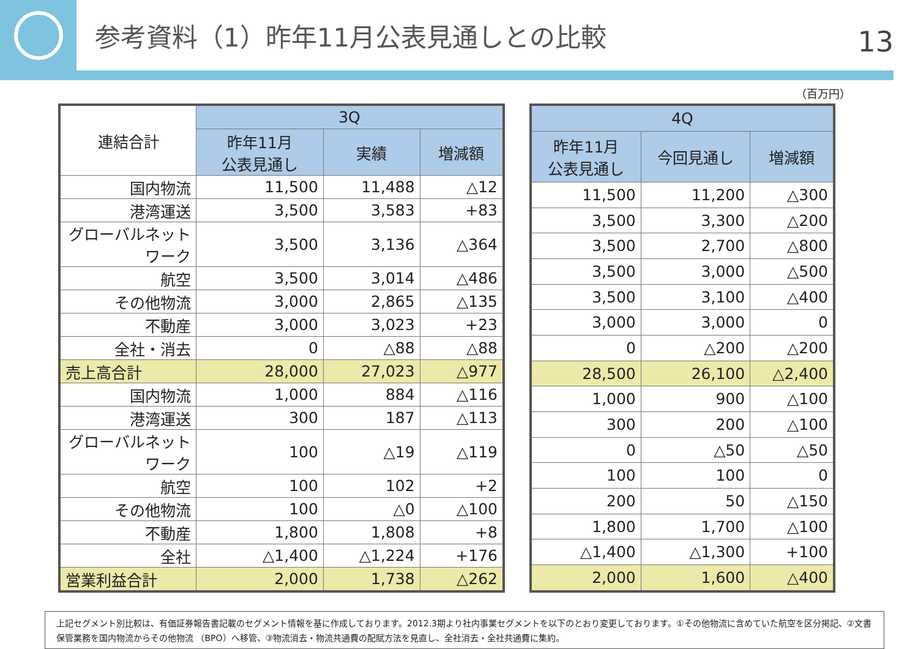参考資料（1）昨年11月公表見通しとの比較
13
（百万円）
| 連結合計 | 3Q | | |
| --- | --- | --- | --- |
| | 昨年11月 公表見通し | 実績 | 増減額 |
| 国内物流 | 11,500 | 11,488 | △12 |
| 港湾運送 | 3,500 | 3,583 | +83 |
| グローバルネットワーク | 3,500 | 3,136 | △364 |
| 航空 | 3,500 | 3,014 | △486 |
| その他物流 | 3,000 | 2,865 | △135 |
| 不動産 | 3,000 | 3,023 | +23 |
| 全社・消去 | 0 | △88 | △88 |
| 売上高合計 | 28,000 | 27,023 | △977 |
| 国内物流 | 1,000 | 884 | △116 |
| 港湾運送 | 300 | 187 | △113 |
| グローバルネットワーク | 100 | △19 | △119 |
| 航空 | 100 | 102 | +2 |
| その他物流 | 100 | △0 | △100 |
| 不動産 | 1,800 | 1,808 | +8 |
| 全社 | △1,400 | △1,224 | +176 |
| 営業利益合計 | 2,000 | 1,738 | △262 |
| 4Q | | |
| --- | --- | --- |
| 昨年11月 公表見通し | 今回見通し | 増減額 |
| 11,500 | 11,200 | △300 |
| 3,500 | 3,300 | △200 |
| 3,500 | 2,700 | △800 |
| 3,500 | 3,000 | △500 |
| 3,500 | 3,100 | △400 |
| 3,000 | 3,000 | 0 |
| 0 | △200 | △200 |
| 28,500 | 26,100 | △2,400 |
| 1,000 | 900 | △100 |
| 300 | 200 | △100 |
| 0 | △50 | △50 |
| 100 | 100 | 0 |
| 200 | 50 | △150 |
| 1,800 | 1,700 | △100 |
| △1,400 | △1,300 | +100 |
| 2,000 | 1,600 | △400 |
上記セグメント別比較は、有価証券報告書記載のセグメント情報を基に作成しております。2012.3期より社内事業セグメントを以下のとおり変更しております。①その他物流に含めていた航空を区分掲記、②文書保管業務を国内物流からその他物流 （BPO）へ移管、③物流消去・物流共通費の配賦方法を見直し、全社消去・全社共通費に集約。